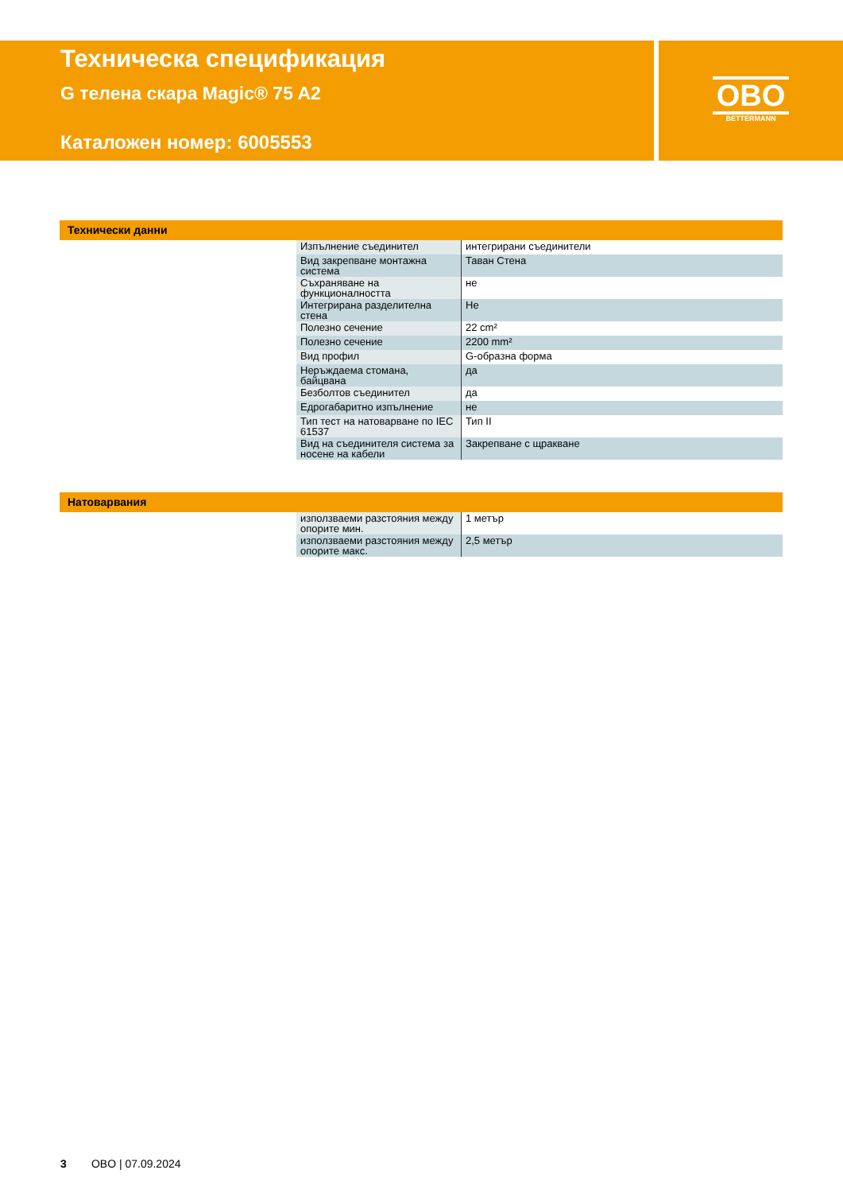Техническа спецификация
G телена скара Magic® 75 A2
Каталожен номер: 6005553
OBO
BETTERMANN
Технически данни
| Изпълнение съединител | интегрирани съединители |
| Вид закрепване монтажна система | Таван Стена |
| Съхраняване на функционалността | не |
| Интегрирана разделителна стена | Не |
| Полезно сечение | 22 cm² |
| Полезно сечение | 2200 mm² |
| Вид профил | G-образна форма |
| Неръждаема стомана, байцвана | да |
| Безболтов съединител | да |
| Едрогабаритно изпълнение | не |
| Тип тест на натоварване по IEC 61537 | Тип II |
| Вид на съединителя система за носене на кабели | Закрепване с щракване |
Натоварвания
| използваеми разстояния между опорите мин. | 1 метър |
| използваеми разстояния между опорите макс. | 2,5 метър |
3 OBO | 07.09.2024